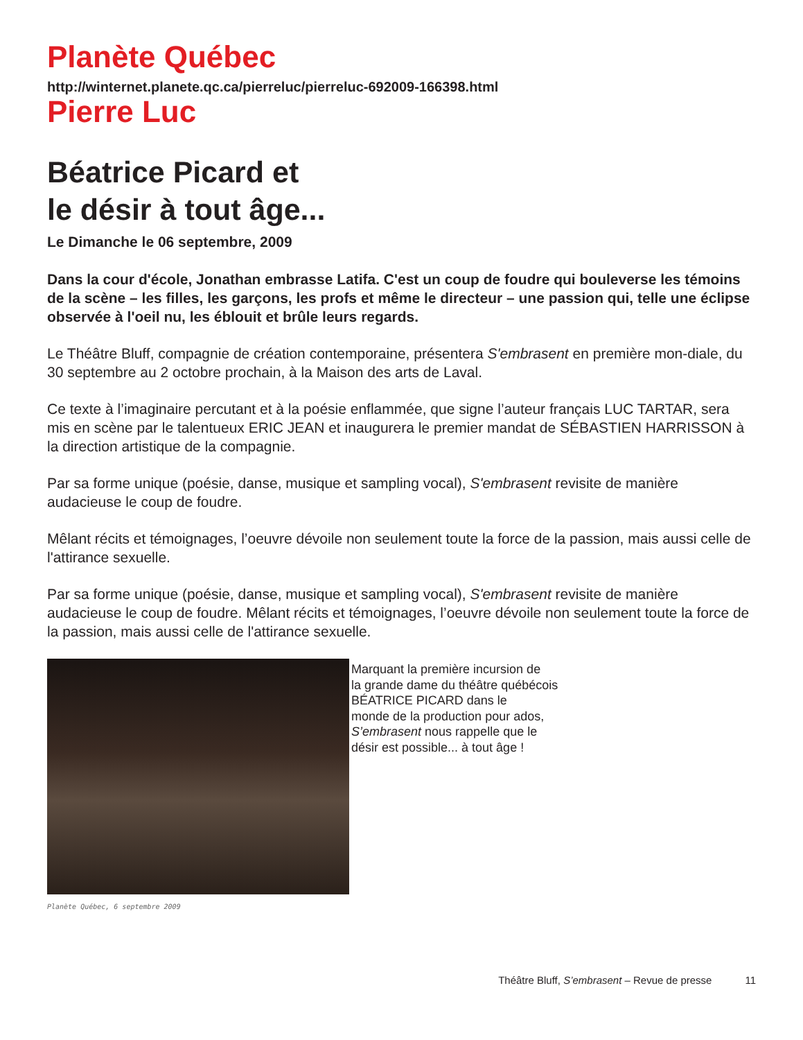Planète Québec
http://winternet.planete.qc.ca/pierreluc/pierreluc-692009-166398.html
Pierre Luc
Béatrice Picard et
le désir à tout âge...
Le Dimanche le 06 septembre, 2009
Dans la cour d'école, Jonathan embrasse Latifa. C'est un coup de foudre qui bouleverse les témoins de la scène – les filles, les garçons, les profs et même le directeur – une passion qui, telle une éclipse observée à l'oeil nu, les éblouit et brûle leurs regards.
Le Théâtre Bluff, compagnie de création contemporaine, présentera S'embrasent en première mon-diale, du 30 septembre au 2 octobre prochain, à la Maison des arts de Laval.
Ce texte à l’imaginaire percutant et à la poésie enflammée, que signe l’auteur français LUC TARTAR, sera mis en scène par le talentueux ERIC JEAN et inaugurera le premier mandat de SÉBASTIEN HARRISSON à la direction artistique de la compagnie.
Par sa forme unique (poésie, danse, musique et sampling vocal), S'embrasent revisite de manière audacieuse le coup de foudre.
Mêlant récits et témoignages, l’oeuvre dévoile non seulement toute la force de la passion, mais aussi celle de l'attirance sexuelle.
Par sa forme unique (poésie, danse, musique et sampling vocal), S'embrasent revisite de manière audacieuse le coup de foudre. Mêlant récits et témoignages, l’oeuvre dévoile non seulement toute la force de la passion, mais aussi celle de l'attirance sexuelle.
Marquant la première incursion de
la grande dame du théâtre québécois
BÉATRICE PICARD dans le
monde de la production pour ados,
S’embrasent nous rappelle que le
désir est possible... à tout âge !
Planète Québec, 6 septembre 2009
Théâtre Bluff, S’embrasent – Revue de presse 11